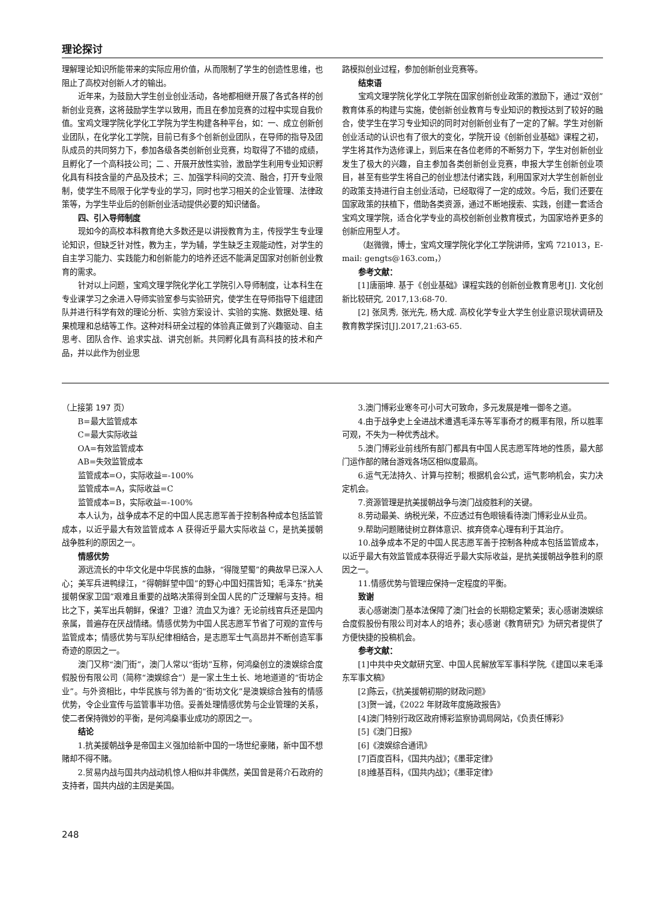理论探讨
理解理论知识所能带来的实际应用价值，从而限制了学生的创造性思维，也阻止了高校对创新人才的输出。
近年来，为鼓励大学生创业创业活动，各地都相继开展了各式各样的创新创业竞赛，这将鼓励学生学以致用，而且在参加竞赛的过程中实现自我价值。宝鸡文理学院化学化工学院为学生构建各种平台，如：一、成立创新创业团队，在化学化工学院，目前已有多个创新创业团队，在导师的指导及团队成员的共同努力下，参加各级各类创新创业竞赛，均取得了不错的成绩，且孵化了一个高科技公司；二 、开展开放性实验，激励学生利用专业知识孵化具有科技含量的产品及技术；三、加强学科间的交流、融合，打开专业限制，使学生不局限于化学专业的学习，同时也学习相关的企业管理、法律政策等，为学生毕业后的创新创业活动提供必要的知识储备。
四、引入导师制度
现如今的高校本科教育绝大多数还是以讲授教育为主，传授学生专业理论知识，但缺乏针对性，教为主，学为辅，学生缺乏主观能动性，对学生的自主学习能力、实践能力和创新能力的培养还远不能满足国家对创新创业教育的需求。
针对以上问题，宝鸡文理学院化学化工学院引入导师制度，让本科生在专业课学习之余进入导师实验室参与实验研究，使学生在导师指导下组建团队并进行科学有效的理论分析、实验方案设计、实验的实施、数据处理、结果梳理和总结等工作。这种对科研全过程的体验真正做到了兴趣驱动、自主思考、团队合作、追求实战、讲究创新。共同孵化具有高科技的技术和产品，并以此作为创业思
路模拟创业过程，参加创新创业竞赛等。
结束语
宝鸡文理学院化学化工学院在国家创新创业政策的激励下，通过“双创”教育体系的构建与实施，使创新创业教育与专业知识的教授达到了较好的融合，使学生在学习专业知识的同时对创新创业有了一定的了解。学生对创新创业活动的认识也有了很大的变化，学院开设《创新创业基础》课程之初，学生将其作为选修课上，到后来在各位老师的不断努力下，学生对创新创业发生了极大的兴趣，自主参加各类创新创业竞赛，申报大学生创新创业项目，甚至有些学生将自己的创业想法付诸实践，利用国家对大学生创新创业的政策支持进行自主创业活动，已经取得了一定的成效。今后，我们还要在国家政策的扶植下，借助各类资源，通过不断地摸索、实践，创建一套适合宝鸡文理学院，适合化学专业的高校创新创业教育模式，为国家培养更多的创新应用型人才。
（赵微微，博士，宝鸡文理学院化学化工学院讲师，宝鸡 721013，E-mail: gengts@163.com，）
参考文献：
[1]唐丽坤. 基于《创业基础》课程实践的创新创业教育思考[J]. 文化创新比较研究, 2017,13:68-70.
[2] 张凤秀, 张光先, 杨大成. 高校化学专业大学生创业意识现状调研及教育教学探讨[J].2017,21:63-65.
（上接第 197 页）
B=最大监管成本
C=最大实际收益
OA=有效监管成本
AB=失效监管成本
监管成本=O，实际收益=-100%
监管成本=A，实际收益=C
监管成本=B，实际收益=-100%
本人认为，战争成本不足的中国人民志愿军善于控制各种成本包括监管成本，以近乎最大有效监管成本 A 获得近乎最大实际收益 C，是抗美援朝战争胜利的原因之一。
情感优势
源远流长的中华文化是中华民族的血脉，“得陇望蜀”的典故早已深入人心；美军兵进鸭绿江，“得朝鲜望中国”的野心中国妇孺皆知；毛泽东“抗美援朝保家卫国”艰难且重要的战略决策得到全国人民的广泛理解与支持。相比之下，美军出兵朝鲜，保谁？卫谁？流血又为谁？无论前线官兵还是国内亲属，普遍存在厌战情绪。情感优势为中国人民志愿军节省了可观的宣传与监管成本；情感优势与军队纪律相结合，是志愿军士气高昂并不断创造军事奇迹的原因之一。
澳门又称“澳门街”，澳门人常以“街坊”互称，何鸿燊创立的澳娱综合度假股份有限公司（简称“澳娱综合”）是一家土生土长、地地道道的“街坊企业”。与外资相比，中华民族与邻为善的“街坊文化”是澳娱综合独有的情感优势，令企业宣传与监管事半功倍。妥善处理情感优势与企业管理的关系，使二者保持微妙的平衡，是何鸿燊事业成功的原因之一。
结论
1.抗美援朝战争是帝国主义强加给新中国的一场世纪豪赌，新中国不想赌却不得不赌。
2.贸易内战与国共内战动机惊人相似并非偶然，美国曾是蒋介石政府的支持者，国共内战的主因是美国。
3.澳门博彩业寒冬可小可大可致命，多元发展是唯一御冬之道。
4.由于战争史上全进战术遭遇毛泽东等军事奇才的概率有限，所以胜率可观，不失为一种优秀战术。
5.澳门博彩业前线所有部门都具有中国人民志愿军阵地的性质，最大部门运作部的赌台游戏各场区相似度最高。
6.运气无法持久、计算与控制；根据机会公式，运气影响机会，实力决定机会。
7.资源管理是抗美援朝战争与澳门战疫胜利的关键。
8.劳动最美、纳税光荣，不应透过有色眼镜看待澳门博彩业从业员。
9.帮助问题赌徒树立群体意识、摈弃侥幸心理有利于其治疗。
10.战争成本不足的中国人民志愿军善于控制各种成本包括监管成本，以近乎最大有效监管成本获得近乎最大实际收益，是抗美援朝战争胜利的原因之一。
11.情感优势与管理应保持一定程度的平衡。
致谢
衷心感谢澳门基本法保障了澳门社会的长期稳定繁荣；衷心感谢澳娱综合度假股份有限公司对本人的培养；衷心感谢《教育研究》为研究者提供了方便快捷的投稿机会。
参考文献：
[1]中共中央文献研究室、中国人民解放军军事科学院,《建国以来毛泽东军事文稿》
[2]陈云，《抗美援朝初期的财政问题》
[3]贺一诚，《2022 年财政年度施政报告》
[4]澳门特别行政区政府博彩监察协调局网站，《负责任博彩》
[5]《澳门日报》
[6]《澳娱综合通讯》
[7]百度百科，《国共内战》；《墨菲定律》
[8]维基百科，《国共内战》；《墨菲定律》
248